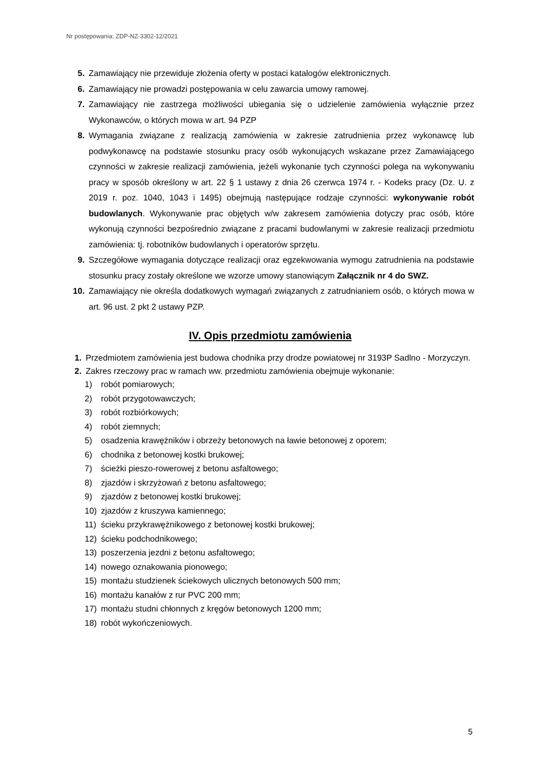Nr postępowania: ZDP-NZ-3302-12/2021
5. Zamawiający nie przewiduje złożenia oferty w postaci katalogów elektronicznych.
6. Zamawiający nie prowadzi postępowania w celu zawarcia umowy ramowej.
7. Zamawiający nie zastrzega możliwości ubiegania się o udzielenie zamówienia wyłącznie przez Wykonawców, o których mowa w art. 94 PZP
8. Wymagania związane z realizacją zamówienia w zakresie zatrudnienia przez wykonawcę lub podwykonawcę na podstawie stosunku pracy osób wykonujących wskazane przez Zamawiającego czynności w zakresie realizacji zamówienia, jeżeli wykonanie tych czynności polega na wykonywaniu pracy w sposób określony w art. 22 § 1 ustawy z dnia 26 czerwca 1974 r. - Kodeks pracy (Dz. U. z 2019 r. poz. 1040, 1043 i 1495) obejmują następujące rodzaje czynności: wykonywanie robót budowlanych. Wykonywanie prac objętych w/w zakresem zamówienia dotyczy prac osób, które wykonują czynności bezpośrednio związane z pracami budowlanymi w zakresie realizacji przedmiotu zamówienia: tj. robotników budowlanych i operatorów sprzętu.
9. Szczegółowe wymagania dotyczące realizacji oraz egzekwowania wymogu zatrudnienia na podstawie stosunku pracy zostały określone we wzorze umowy stanowiącym Załącznik nr 4 do SWZ.
10. Zamawiający nie określa dodatkowych wymagań związanych z zatrudnianiem osób, o których mowa w art. 96 ust. 2 pkt 2 ustawy PZP.
IV. Opis przedmiotu zamówienia
1. Przedmiotem zamówienia jest budowa chodnika przy drodze powiatowej nr 3193P Sadlno - Morzyczyn.
2. Zakres rzeczowy prac w ramach ww. przedmiotu zamówienia obejmuje wykonanie:
1) robót pomiarowych;
2) robót przygotowawczych;
3) robót rozbiórkowych;
4) robót ziemnych;
5) osadzenia krawężników i obrzeży betonowych na ławie betonowej z oporem;
6) chodnika z betonowej kostki brukowej;
7) ścieżki pieszo-rowerowej z betonu asfaltowego;
8) zjazdów i skrzyżowań z betonu asfaltowego;
9) zjazdów z betonowej kostki brukowej;
10) zjazdów z kruszywa kamiennego;
11) ścieku przykrawężnikowego z betonowej kostki brukowej;
12) ścieku podchodnikowego;
13) poszerzenia jezdni z betonu asfaltowego;
14) nowego oznakowania pionowego;
15) montażu studzienek ściekowych ulicznych betonowych 500 mm;
16) montażu kanałów z rur PVC 200 mm;
17) montażu studni chłonnych z kręgów betonowych 1200 mm;
18) robót wykończeniowych.
5